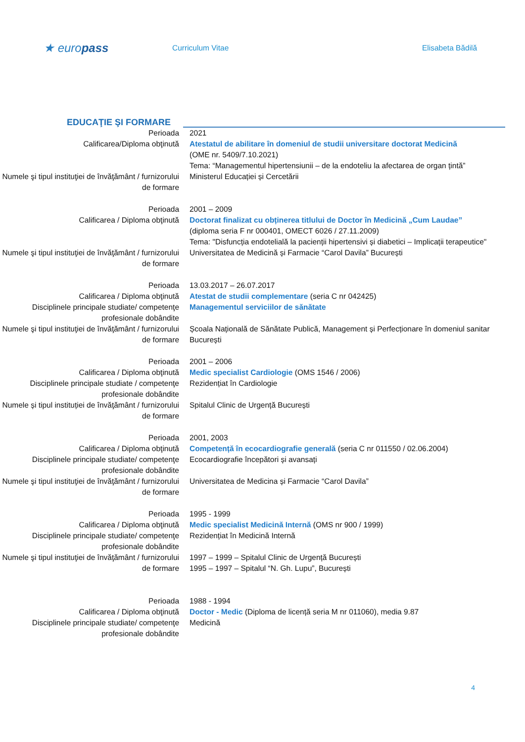★ europass
Curriculum Vitae Elisabeta Bădilă
EDUCAŢIE ŞI FORMARE
Perioada 2021
Calificarea/Diploma obţinută Atestatul de abilitare în domeniul de studii universitare doctorat Medicină
(OME nr. 5409/7.10.2021)
Tema: “Managementul hipertensiunii – de la endoteliu la afectarea de organ țintă”
Numele şi tipul instituţiei de învăţământ / furnizorului de formare
Ministerul Educației și Cercetării
Perioada 2001 – 2009
Calificarea / Diploma obţinută Doctorat finalizat cu obținerea titlului de Doctor în Medicină „Cum Laudae”
(diploma seria F nr 000401, OMECT 6026 / 27.11.2009)
Tema: "Disfuncția endotelială la pacienții hipertensivi și diabetici – Implicații terapeutice"
Numele şi tipul instituţiei de învăţământ / furnizorului de formare
Universitatea de Medicină și Farmacie “Carol Davila” București
Perioada 13.03.2017 – 26.07.2017
Calificarea / Diploma obţinută Atestat de studii complementare (seria C nr 042425)
Disciplinele principale studiate/ competenţe profesionale dobândite
Managementul serviciilor de sănătate
Numele şi tipul instituţiei de învăţământ / furnizorului de formare
Școala Națională de Sănătate Publică, Management și Perfecționare în domeniul sanitar
București
Perioada 2001 – 2006
Calificarea / Diploma obţinută Medic specialist Cardiologie (OMS 1546 / 2006)
Disciplinele principale studiate / competenţe profesionale dobândite
Rezidențiat în Cardiologie
Numele și tipul instituției de învăţământ / furnizorului de formare
Spitalul Clinic de Urgență București
Perioada 2001, 2003
Calificarea / Diploma obţinută Competență în ecocardiografie generală (seria C nr 011550 / 02.06.2004)
Disciplinele principale studiate/ competenţe profesionale dobândite
Ecocardiografie începători și avansați
Numele şi tipul instituţiei de învăţământ / furnizorului de formare
Universitatea de Medicina și Farmacie “Carol Davila”
Perioada 1995 - 1999
Calificarea / Diploma obţinută Medic specialist Medicină Internă (OMS nr 900 / 1999)
Disciplinele principale studiate/ competenţe profesionale dobândite
Rezidențiat în Medicină Internă
Numele şi tipul instituţiei de învăţământ / furnizorului de formare
1997 – 1999 – Spitalul Clinic de Urgență București
1995 – 1997 – Spitalul “N. Gh. Lupu”, București
Perioada 1988 - 1994
Calificarea / Diploma obţinută Doctor - Medic (Diploma de licență seria M nr 011060), media 9.87
Disciplinele principale studiate/ competenţe profesionale dobândite
Medicină
4